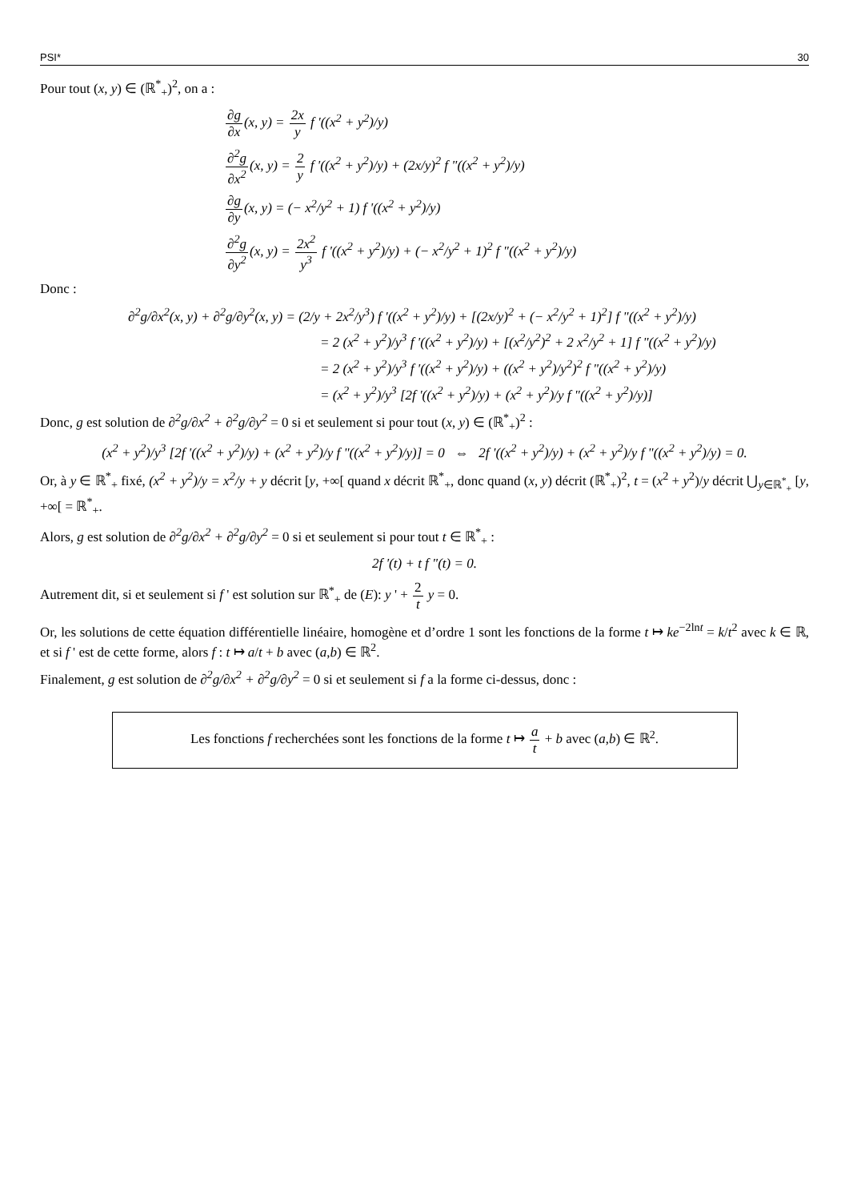PSI* 30
Pour tout (x, y) ∈ (ℝ<sup>*</sup><sub>+</sub>)<sup>2</sup>, on a :
∂g ∂x(x, y) = 2x y f '((x<sup>2</sup> + y<sup>2</sup>)/y)
∂<sup>2</sup>g ∂x<sup>2</sup>(x, y) = 2 y f '((x<sup>2</sup> + y<sup>2</sup>)/y) + (2x/y)<sup>2</sup> f "((x<sup>2</sup> + y<sup>2</sup>)/y)
∂g ∂y(x, y) = (− x<sup>2</sup>/y<sup>2</sup> + 1) f '((x<sup>2</sup> + y<sup>2</sup>)/y)
∂<sup>2</sup>g ∂y<sup>2</sup>(x, y) = 2x<sup>2</sup> y<sup>3</sup> f '((x<sup>2</sup> + y<sup>2</sup>)/y) + (− x<sup>2</sup>/y<sup>2</sup> + 1)<sup>2</sup> f "((x<sup>2</sup> + y<sup>2</sup>)/y)
Donc :
∂<sup>2</sup>g/∂x<sup>2</sup>(x, y) + ∂<sup>2</sup>g/∂y<sup>2</sup>(x, y) = (2/y + 2x<sup>2</sup>/y<sup>3</sup>) f '((x<sup>2</sup> + y<sup>2</sup>)/y) + [(2x/y)<sup>2</sup> + (− x<sup>2</sup>/y<sup>2</sup> + 1)<sup>2</sup>] f "((x<sup>2</sup> + y<sup>2</sup>)/y)
= 2 (x<sup>2</sup> + y<sup>2</sup>)/y<sup>3</sup> f '((x<sup>2</sup> + y<sup>2</sup>)/y) + [(x<sup>2</sup>/y<sup>2</sup>)<sup>2</sup> + 2 x<sup>2</sup>/y<sup>2</sup> + 1] f "((x<sup>2</sup> + y<sup>2</sup>)/y)
= 2 (x<sup>2</sup> + y<sup>2</sup>)/y<sup>3</sup> f '((x<sup>2</sup> + y<sup>2</sup>)/y) + ((x<sup>2</sup> + y<sup>2</sup>)/y<sup>2</sup>)<sup>2</sup> f "((x<sup>2</sup> + y<sup>2</sup>)/y)
= (x<sup>2</sup> + y<sup>2</sup>)/y<sup>3</sup> [2f '((x<sup>2</sup> + y<sup>2</sup>)/y) + (x<sup>2</sup> + y<sup>2</sup>)/y f "((x<sup>2</sup> + y<sup>2</sup>)/y)]
Donc, g est solution de ∂<sup>2</sup>g/∂x<sup>2</sup> + ∂<sup>2</sup>g/∂y<sup>2</sup> = 0 si et seulement si pour tout (x, y) ∈ (ℝ<sup>*</sup><sub>+</sub>)<sup>2</sup> :
(x<sup>2</sup> + y<sup>2</sup>)/y<sup>3</sup> [2f '((x<sup>2</sup> + y<sup>2</sup>)/y) + (x<sup>2</sup> + y<sup>2</sup>)/y f "((x<sup>2</sup> + y<sup>2</sup>)/y)] = 0 ⇔ 2f '((x<sup>2</sup> + y<sup>2</sup>)/y) + (x<sup>2</sup> + y<sup>2</sup>)/y f "((x<sup>2</sup> + y<sup>2</sup>)/y) = 0.
Or, à y ∈ ℝ<sup>*</sup><sub>+</sub> fixé, (x<sup>2</sup> + y<sup>2</sup>)/y = x<sup>2</sup>/y + y décrit [y, +∞[ quand x décrit ℝ<sup>*</sup><sub>+</sub>, donc quand (x, y) décrit (ℝ<sup>*</sup><sub>+</sub>)<sup>2</sup>, t = (x<sup>2</sup> + y<sup>2</sup>)/y décrit ⋃<sub>y∈ℝ<sup>*</sup><sub>+</sub></sub> [y, +∞[ = ℝ<sup>*</sup><sub>+</sub>.
Alors, g est solution de ∂<sup>2</sup>g/∂x<sup>2</sup> + ∂<sup>2</sup>g/∂y<sup>2</sup> = 0 si et seulement si pour tout t ∈ ℝ<sup>*</sup><sub>+</sub> :
2f '(t) + t f "(t) = 0.
Autrement dit, si et seulement si f ' est solution sur ℝ<sup>*</sup><sub>+</sub> de (E): y ' + 2 t y = 0.
Or, les solutions de cette équation différentielle linéaire, homogène et d’ordre 1 sont les fonctions de la forme t ↦ ke<sup>−2lnt</sup> = k/t<sup>2</sup> avec k ∈ ℝ, et si f ' est de cette forme, alors f : t ↦ a/t + b avec (a,b) ∈ ℝ<sup>2</sup>.
Finalement, g est solution de ∂<sup>2</sup>g/∂x<sup>2</sup> + ∂<sup>2</sup>g/∂y<sup>2</sup> = 0 si et seulement si f a la forme ci-dessus, donc :
Les fonctions f recherchées sont les fonctions de la forme t ↦ a t + b avec (a,b) ∈ ℝ<sup>2</sup>.